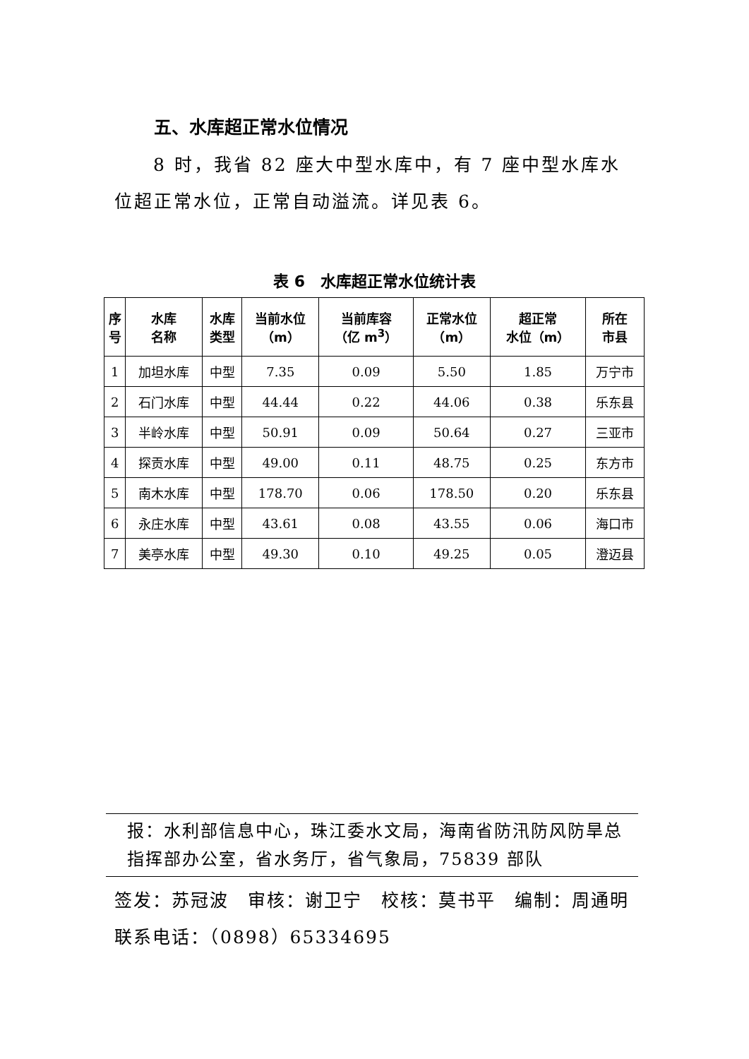五、水库超正常水位情况
8 时，我省 82 座大中型水库中，有 7 座中型水库水位超正常水位，正常自动溢流。详见表 6。
表 6　水库超正常水位统计表
| 序 号 | 水库 名称 | 水库 类型 | 当前水位 （m） | 当前库容 （亿 m<sup>3</sup>） | 正常水位 （m） | 超正常 水位（m） | 所在 市县 |
| --- | --- | --- | --- | --- | --- | --- | --- |
| 1 | 加坦水库 | 中型 | 7.35 | 0.09 | 5.50 | 1.85 | 万宁市 |
| 2 | 石门水库 | 中型 | 44.44 | 0.22 | 44.06 | 0.38 | 乐东县 |
| 3 | 半岭水库 | 中型 | 50.91 | 0.09 | 50.64 | 0.27 | 三亚市 |
| 4 | 探贡水库 | 中型 | 49.00 | 0.11 | 48.75 | 0.25 | 东方市 |
| 5 | 南木水库 | 中型 | 178.70 | 0.06 | 178.50 | 0.20 | 乐东县 |
| 6 | 永庄水库 | 中型 | 43.61 | 0.08 | 43.55 | 0.06 | 海口市 |
| 7 | 美亭水库 | 中型 | 49.30 | 0.10 | 49.25 | 0.05 | 澄迈县 |
报：水利部信息中心，珠江委水文局，海南省防汛防风防旱总指挥部办公室，省水务厅，省气象局，75839 部队
签发：苏冠波　审核：谢卫宁　校核：莫书平　编制：周通明
联系电话：（0898）65334695